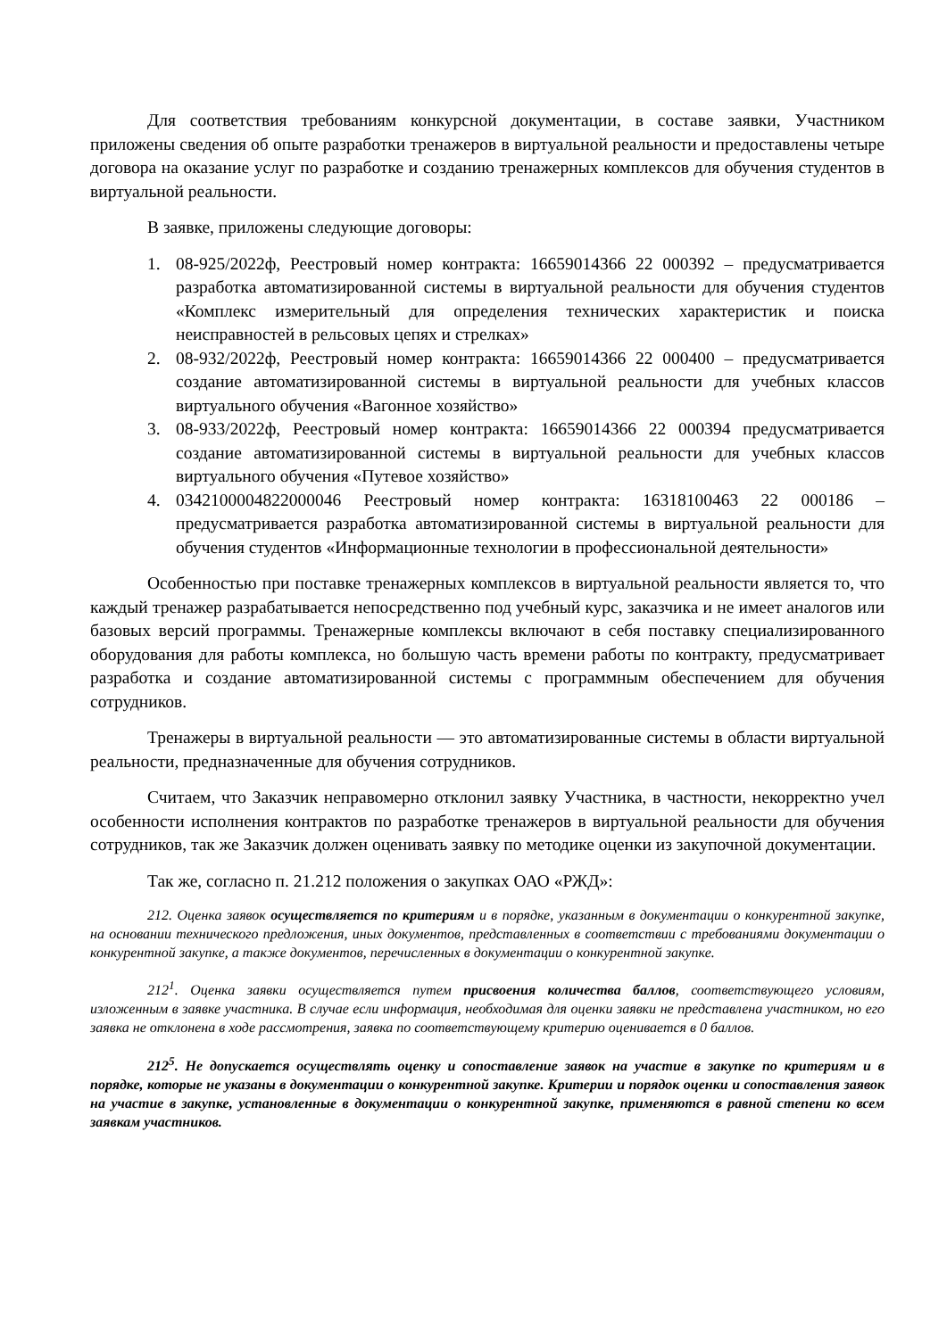Для соответствия требованиям конкурсной документации, в составе заявки, Участником приложены сведения об опыте разработки тренажеров в виртуальной реальности и предоставлены четыре договора на оказание услуг по разработке и созданию тренажерных комплексов для обучения студентов в виртуальной реальности.
В заявке, приложены следующие договоры:
1. 08-925/2022ф, Реестровый номер контракта: 16659014366 22 000392 – предусматривается разработка автоматизированной системы в виртуальной реальности для обучения студентов «Комплекс измерительный для определения технических характеристик и поиска неисправностей в рельсовых цепях и стрелках»
2. 08-932/2022ф, Реестровый номер контракта: 16659014366 22 000400 – предусматривается создание автоматизированной системы в виртуальной реальности для учебных классов виртуального обучения «Вагонное хозяйство»
3. 08-933/2022ф, Реестровый номер контракта: 16659014366 22 000394 предусматривается создание автоматизированной системы в виртуальной реальности для учебных классов виртуального обучения «Путевое хозяйство»
4. 0342100004822000046 Реестровый номер контракта: 16318100463 22 000186 – предусматривается разработка автоматизированной системы в виртуальной реальности для обучения студентов «Информационные технологии в профессиональной деятельности»
Особенностью при поставке тренажерных комплексов в виртуальной реальности является то, что каждый тренажер разрабатывается непосредственно под учебный курс, заказчика и не имеет аналогов или базовых версий программы. Тренажерные комплексы включают в себя поставку специализированного оборудования для работы комплекса, но большую часть времени работы по контракту, предусматривает разработка и создание автоматизированной системы с программным обеспечением для обучения сотрудников.
Тренажеры в виртуальной реальности — это автоматизированные системы в области виртуальной реальности, предназначенные для обучения сотрудников.
Считаем, что Заказчик неправомерно отклонил заявку Участника, в частности, некорректно учел особенности исполнения контрактов по разработке тренажеров в виртуальной реальности для обучения сотрудников, так же Заказчик должен оценивать заявку по методике оценки из закупочной документации.
Так же, согласно п. 21.212 положения о закупках ОАО «РЖД»:
212. Оценка заявок осуществляется по критериям и в порядке, указанным в документации о конкурентной закупке, на основании технического предложения, иных документов, представленных в соответствии с требованиями документации о конкурентной закупке, а также документов, перечисленных в документации о конкурентной закупке.
212<sup>1</sup>. Оценка заявки осуществляется путем присвоения количества баллов, соответствующего условиям, изложенным в заявке участника. В случае если информация, необходимая для оценки заявки не представлена участником, но его заявка не отклонена в ходе рассмотрения, заявка по соответствующему критерию оценивается в 0 баллов.
212<sup>5</sup>. Не допускается осуществлять оценку и сопоставление заявок на участие в закупке по критериям и в порядке, которые не указаны в документации о конкурентной закупке. Критерии и порядок оценки и сопоставления заявок на участие в закупке, установленные в документации о конкурентной закупке, применяются в равной степени ко всем заявкам участников.